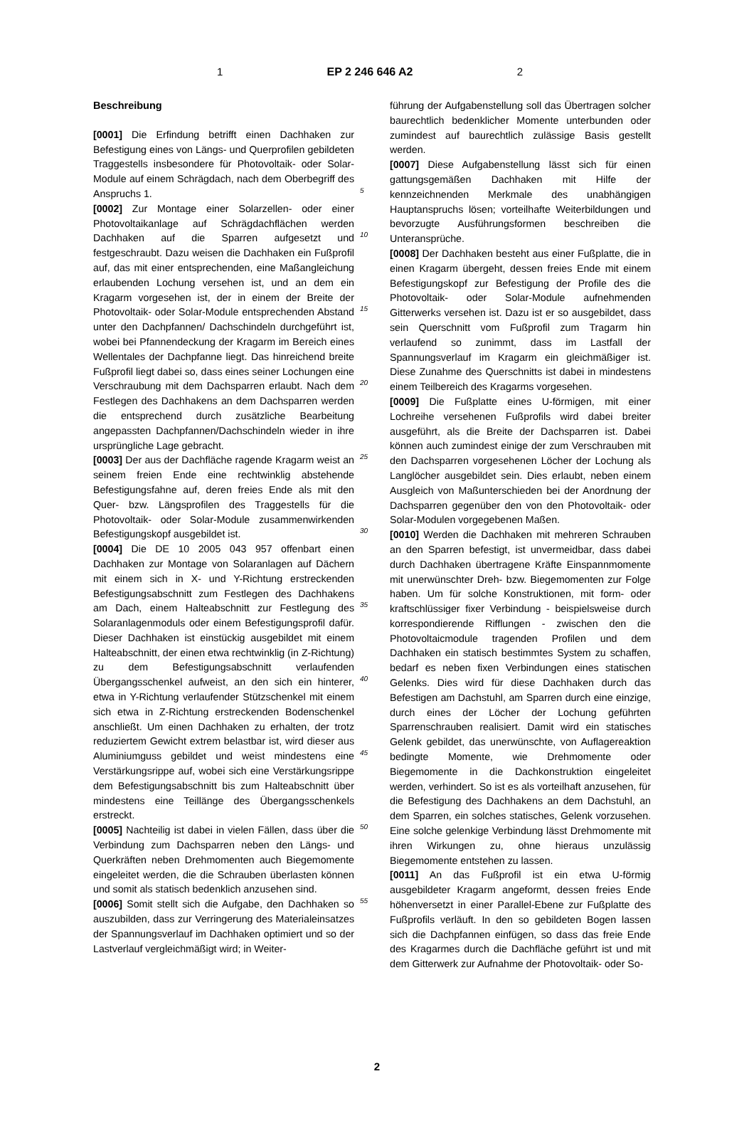1 EP 2 246 646 A2 2
Beschreibung
[0001] Die Erfindung betrifft einen Dachhaken zur Befestigung eines von Längs- und Querprofilen gebildeten Traggestells insbesondere für Photovoltaik- oder Solar-Module auf einem Schrägdach, nach dem Oberbegriff des Anspruchs 1.
[0002] Zur Montage einer Solarzellen- oder einer Photovoltaikanlage auf Schrägdachflächen werden Dachhaken auf die Sparren aufgesetzt und festgeschraubt. Dazu weisen die Dachhaken ein Fußprofil auf, das mit einer entsprechenden, eine Maßangleichung erlaubenden Lochung versehen ist, und an dem ein Kragarm vorgesehen ist, der in einem der Breite der Photovoltaik- oder Solar-Module entsprechenden Abstand unter den Dachpfannen/ Dachschindeln durchgeführt ist, wobei bei Pfannendeckung der Kragarm im Bereich eines Wellentales der Dachpfanne liegt. Das hinreichend breite Fußprofil liegt dabei so, dass eines seiner Lochungen eine Verschraubung mit dem Dachsparren erlaubt. Nach dem Festlegen des Dachhakens an dem Dachsparren werden die entsprechend durch zusätzliche Bearbeitung angepassten Dachpfannen/Dachschindeln wieder in ihre ursprüngliche Lage gebracht.
[0003] Der aus der Dachfläche ragende Kragarm weist an seinem freien Ende eine rechtwinklig abstehende Befestigungsfahne auf, deren freies Ende als mit den Quer- bzw. Längsprofilen des Traggestells für die Photovoltaik- oder Solar-Module zusammenwirkenden Befestigungskopf ausgebildet ist.
[0004] Die DE 10 2005 043 957 offenbart einen Dachhaken zur Montage von Solaranlagen auf Dächern mit einem sich in X- und Y-Richtung erstreckenden Befestigungsabschnitt zum Festlegen des Dachhakens am Dach, einem Halteabschnitt zur Festlegung des Solaranlagenmoduls oder einem Befestigungsprofil dafür. Dieser Dachhaken ist einstückig ausgebildet mit einem Halteabschnitt, der einen etwa rechtwinklig (in Z-Richtung) zu dem Befestigungsabschnitt verlaufenden Übergangsschenkel aufweist, an den sich ein hinterer, etwa in Y-Richtung verlaufender Stützschenkel mit einem sich etwa in Z-Richtung erstreckenden Bodenschenkel anschließt. Um einen Dachhaken zu erhalten, der trotz reduziertem Gewicht extrem belastbar ist, wird dieser aus Aluminiumguss gebildet und weist mindestens eine Verstärkungsrippe auf, wobei sich eine Verstärkungsrippe dem Befestigungsabschnitt bis zum Halteabschnitt über mindestens eine Teillänge des Übergangsschenkels erstreckt.
[0005] Nachteilig ist dabei in vielen Fällen, dass über die Verbindung zum Dachsparren neben den Längs- und Querkräften neben Drehmomenten auch Biegemomente eingeleitet werden, die die Schrauben überlasten können und somit als statisch bedenklich anzusehen sind.
[0006] Somit stellt sich die Aufgabe, den Dachhaken so auszubilden, dass zur Verringerung des Materialeinsatzes der Spannungsverlauf im Dachhaken optimiert und so der Lastverlauf vergleichmäßigt wird; in Weiter-
5
10
15
20
25
30
35
40
45
50
55
führung der Aufgabenstellung soll das Übertragen solcher baurechtlich bedenklicher Momente unterbunden oder zumindest auf baurechtlich zulässige Basis gestellt werden.
[0007] Diese Aufgabenstellung lässt sich für einen gattungsgemäßen Dachhaken mit Hilfe der kennzeichnenden Merkmale des unabhängigen Hauptanspruchs lösen; vorteilhafte Weiterbildungen und bevorzugte Ausführungsformen beschreiben die Unteransprüche.
[0008] Der Dachhaken besteht aus einer Fußplatte, die in einen Kragarm übergeht, dessen freies Ende mit einem Befestigungskopf zur Befestigung der Profile des die Photovoltaik- oder Solar-Module aufnehmenden Gitterwerks versehen ist. Dazu ist er so ausgebildet, dass sein Querschnitt vom Fußprofil zum Tragarm hin verlaufend so zunimmt, dass im Lastfall der Spannungsverlauf im Kragarm ein gleichmäßiger ist. Diese Zunahme des Querschnitts ist dabei in mindestens einem Teilbereich des Kragarms vorgesehen.
[0009] Die Fußplatte eines U-förmigen, mit einer Lochreihe versehenen Fußprofils wird dabei breiter ausgeführt, als die Breite der Dachsparren ist. Dabei können auch zumindest einige der zum Verschrauben mit den Dachsparren vorgesehenen Löcher der Lochung als Langlöcher ausgebildet sein. Dies erlaubt, neben einem Ausgleich von Maßunterschieden bei der Anordnung der Dachsparren gegenüber den von den Photovoltaik- oder Solar-Modulen vorgegebenen Maßen.
[0010] Werden die Dachhaken mit mehreren Schrauben an den Sparren befestigt, ist unvermeidbar, dass dabei durch Dachhaken übertragene Kräfte Einspannmomente mit unerwünschter Dreh- bzw. Biegemomenten zur Folge haben. Um für solche Konstruktionen, mit form- oder kraftschlüssiger fixer Verbindung - beispielsweise durch korrespondierende Rifflungen - zwischen den die Photovoltaicmodule tragenden Profilen und dem Dachhaken ein statisch bestimmtes System zu schaffen, bedarf es neben fixen Verbindungen eines statischen Gelenks. Dies wird für diese Dachhaken durch das Befestigen am Dachstuhl, am Sparren durch eine einzige, durch eines der Löcher der Lochung geführten Sparrenschrauben realisiert. Damit wird ein statisches Gelenk gebildet, das unerwünschte, von Auflagereaktion bedingte Momente, wie Drehmomente oder Biegemomente in die Dachkonstruktion eingeleitet werden, verhindert. So ist es als vorteilhaft anzusehen, für die Befestigung des Dachhakens an dem Dachstuhl, an dem Sparren, ein solches statisches, Gelenk vorzusehen. Eine solche gelenkige Verbindung lässt Drehmomente mit ihren Wirkungen zu, ohne hieraus unzulässig Biegemomente entstehen zu lassen.
[0011] An das Fußprofil ist ein etwa U-förmig ausgebildeter Kragarm angeformt, dessen freies Ende höhenversetzt in einer Parallel-Ebene zur Fußplatte des Fußprofils verläuft. In den so gebildeten Bogen lassen sich die Dachpfannen einfügen, so dass das freie Ende des Kragarmes durch die Dachfläche geführt ist und mit dem Gitterwerk zur Aufnahme der Photovoltaik- oder So-
2